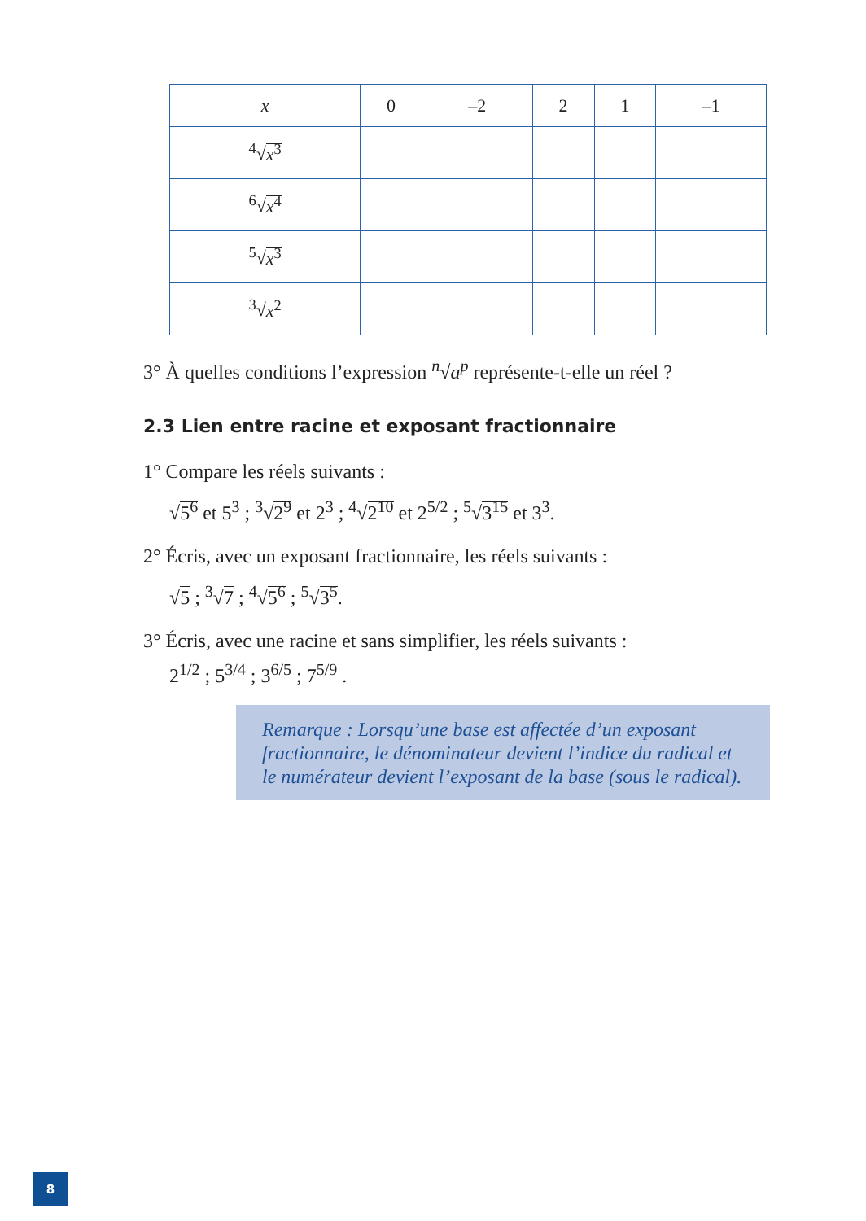| x | 0 | –2 | 2 | 1 | –1 |
| --- | --- | --- | --- | --- | --- |
| <sup>4</sup>√ x<sup>3</sup> | | | | | |
| <sup>6</sup>√ x<sup>4</sup> | | | | | |
| <sup>5</sup>√ x<sup>3</sup> | | | | | |
| <sup>3</sup>√ x<sup>2</sup> | | | | | |
3° À quelles conditions l’expression <sup>n</sup>√a<sup>p</sup> représente-t-elle un réel ?
2.3 Lien entre racine et exposant fractionnaire
1° Compare les réels suivants :
√5<sup>6</sup> et 5<sup>3</sup> ; <sup>3</sup>√2<sup>9</sup> et 2<sup>3</sup> ; <sup>4</sup>√2<sup>10</sup> et 2<sup>5/2</sup> ; <sup>5</sup>√3<sup>15</sup> et 3<sup>3</sup>.
2° Écris, avec un exposant fractionnaire, les réels suivants :
√5 ; <sup>3</sup>√7 ; <sup>4</sup>√5<sup>6</sup> ; <sup>5</sup>√3<sup>5</sup>.
3° Écris, avec une racine et sans simplifier, les réels suivants :
2<sup>1/2</sup> ; 5<sup>3/4</sup> ; 3<sup>6/5</sup> ; 7<sup>5/9</sup> .
Remarque : Lorsqu’une base est affectée d’un exposant fractionnaire, le dénominateur devient l’indice du radical et le numérateur devient l’exposant de la base (sous le radical).
8